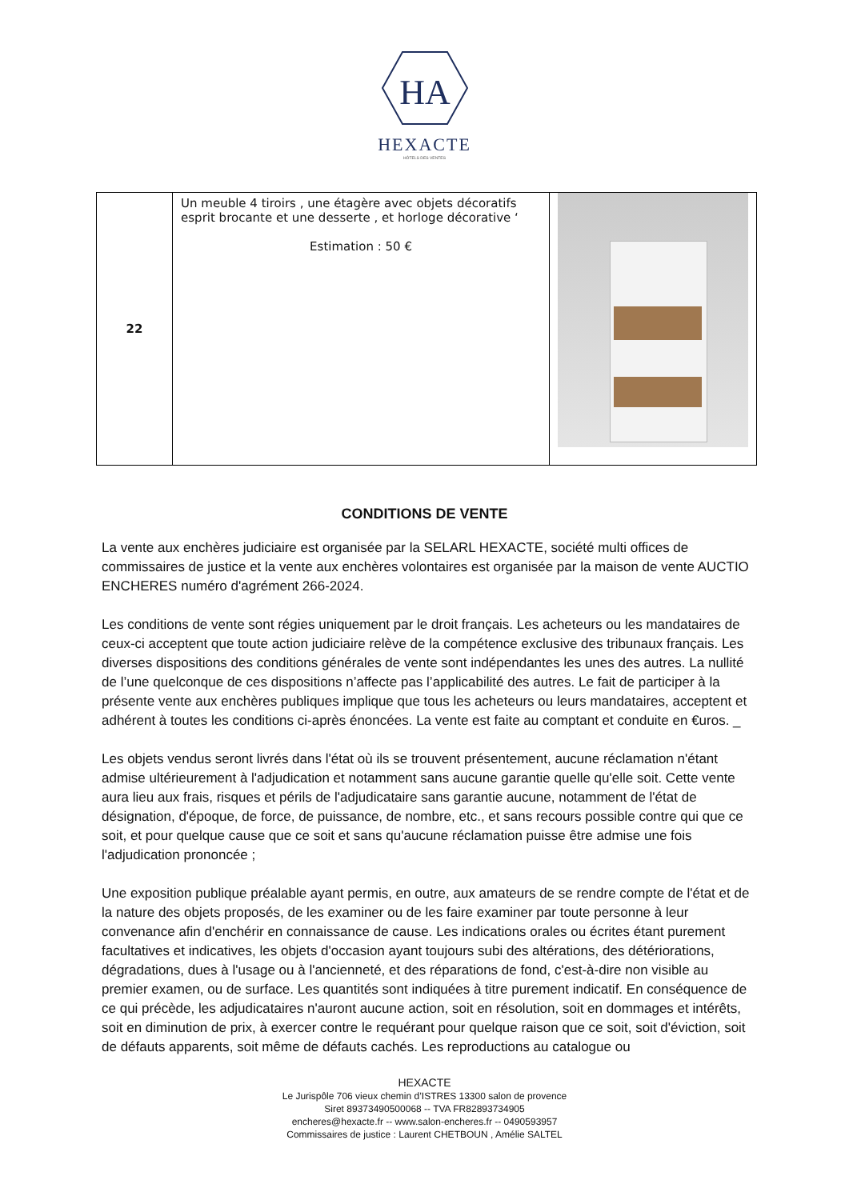HA
HEXACTE
HÔTELS DES VENTES
| 22 | Un meuble 4 tiroirs , une étagère avec objets décoratifs esprit brocante et une desserte , et horloge décorative ‘ Estimation : 50 € | |
CONDITIONS DE VENTE
La vente aux enchères judiciaire est organisée par la SELARL HEXACTE, société multi offices de commissaires de justice et la vente aux enchères volontaires est organisée par la maison de vente AUCTIO ENCHERES numéro d'agrément 266-2024.
Les conditions de vente sont régies uniquement par le droit français. Les acheteurs ou les mandataires de ceux-ci acceptent que toute action judiciaire relève de la compétence exclusive des tribunaux français. Les diverses dispositions des conditions générales de vente sont indépendantes les unes des autres. La nullité de l’une quelconque de ces dispositions n’affecte pas l’applicabilité des autres. Le fait de participer à la présente vente aux enchères publiques implique que tous les acheteurs ou leurs mandataires, acceptent et adhérent à toutes les conditions ci-après énoncées. La vente est faite au comptant et conduite en €uros. _
Les objets vendus seront livrés dans l'état où ils se trouvent présentement, aucune réclamation n'étant admise ultérieurement à l'adjudication et notamment sans aucune garantie quelle qu'elle soit. Cette vente aura lieu aux frais, risques et périls de l'adjudicataire sans garantie aucune, notamment de l'état de désignation, d'époque, de force, de puissance, de nombre, etc., et sans recours possible contre qui que ce soit, et pour quelque cause que ce soit et sans qu'aucune réclamation puisse être admise une fois l'adjudication prononcée ;
Une exposition publique préalable ayant permis, en outre, aux amateurs de se rendre compte de l'état et de la nature des objets proposés, de les examiner ou de les faire examiner par toute personne à leur convenance afin d'enchérir en connaissance de cause. Les indications orales ou écrites étant purement facultatives et indicatives, les objets d'occasion ayant toujours subi des altérations, des détériorations, dégradations, dues à l'usage ou à l'ancienneté, et des réparations de fond, c'est-à-dire non visible au premier examen, ou de surface. Les quantités sont indiquées à titre purement indicatif. En conséquence de ce qui précède, les adjudicataires n'auront aucune action, soit en résolution, soit en dommages et intérêts, soit en diminution de prix, à exercer contre le requérant pour quelque raison que ce soit, soit d'éviction, soit de défauts apparents, soit même de défauts cachés. Les reproductions au catalogue ou
HEXACTE
Le Jurispôle 706 vieux chemin d’ISTRES 13300 salon de provence
Siret 89373490500068 -- TVA FR82893734905
encheres@hexacte.fr -- www.salon-encheres.fr -- 0490593957
Commissaires de justice : Laurent CHETBOUN , Amélie SALTEL